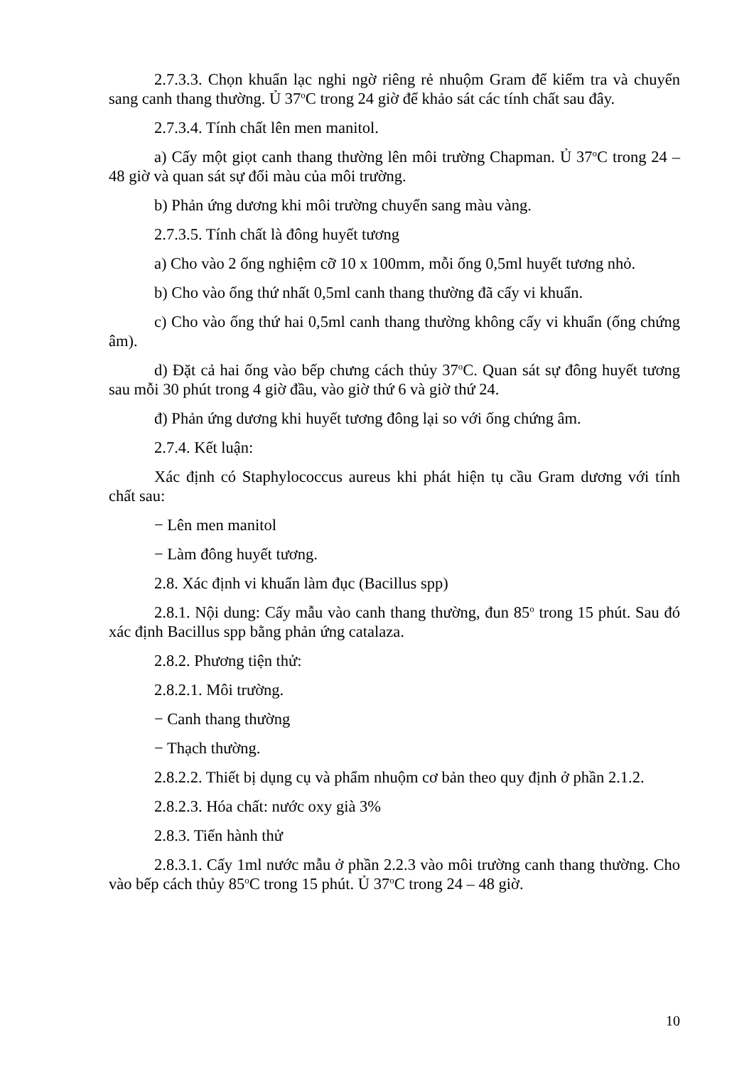2.7.3.3. Chọn khuẩn lạc nghi ngờ riêng rẻ nhuộm Gram để kiểm tra và chuyển sang canh thang thường. Ủ 37<sup>o</sup>C trong 24 giờ để khảo sát các tính chất sau đây.
2.7.3.4. Tính chất lên men manitol.
a) Cấy một giọt canh thang thường lên môi trường Chapman. Ủ 37<sup>o</sup>C trong 24 – 48 giờ và quan sát sự đổi màu của môi trường.
b) Phản ứng dương khi môi trường chuyển sang màu vàng.
2.7.3.5. Tính chất là đông huyết tương
a) Cho vào 2 ống nghiệm cỡ 10 x 100mm, mỗi ống 0,5ml huyết tương nhỏ.
b) Cho vào ống thứ nhất 0,5ml canh thang thường đã cấy vi khuẩn.
c) Cho vào ống thứ hai 0,5ml canh thang thường không cấy vi khuẩn (ống chứng âm).
d) Đặt cả hai ống vào bếp chưng cách thủy 37<sup>o</sup>C. Quan sát sự đông huyết tương sau mỗi 30 phút trong 4 giờ đầu, vào giờ thứ 6 và giờ thứ 24.
đ) Phản ứng dương khi huyết tương đông lại so với ống chứng âm.
2.7.4. Kết luận:
Xác định có Staphylococcus aureus khi phát hiện tụ cầu Gram dương với tính chất sau:
− Lên men manitol
− Làm đông huyết tương.
2.8. Xác định vi khuẩn làm đục (Bacillus spp)
2.8.1. Nội dung: Cấy mẫu vào canh thang thường, đun 85<sup>o</sup> trong 15 phút. Sau đó xác định Bacillus spp bằng phản ứng catalaza.
2.8.2. Phương tiện thử:
2.8.2.1. Môi trường.
− Canh thang thường
− Thạch thường.
2.8.2.2. Thiết bị dụng cụ và phẩm nhuộm cơ bản theo quy định ở phần 2.1.2.
2.8.2.3. Hóa chất: nước oxy già 3%
2.8.3. Tiến hành thử
2.8.3.1. Cấy 1ml nước mẫu ở phần 2.2.3 vào môi trường canh thang thường. Cho vào bếp cách thủy 85<sup>o</sup>C trong 15 phút. Ủ 37<sup>o</sup>C trong 24 – 48 giờ.
10